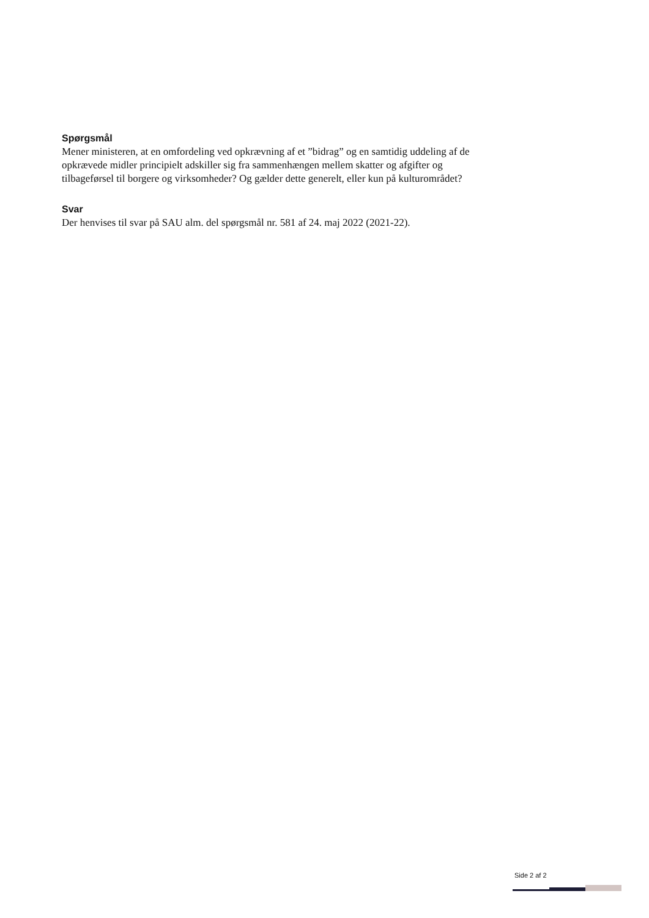Spørgsmål
Mener ministeren, at en omfordeling ved opkrævning af et ”bidrag” og en samtidig uddeling af de opkrævede midler principielt adskiller sig fra sammenhængen mellem skatter og afgifter og tilbageførsel til borgere og virksomheder? Og gælder dette generelt, eller kun på kulturområdet?
Svar
Der henvises til svar på SAU alm. del spørgsmål nr. 581 af 24. maj 2022 (2021-22).
Side 2 af 2